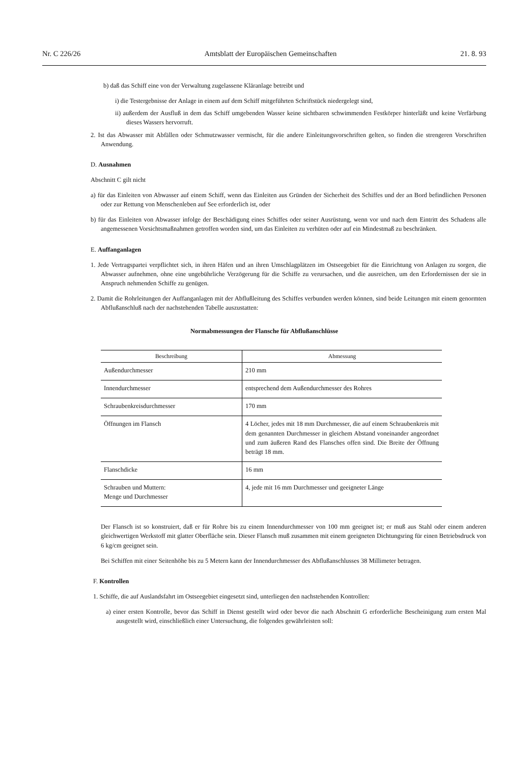Nr. C 226/26 Amtsblatt der Europäischen Gemeinschaften 21. 8. 93
b) daß das Schiff eine von der Verwaltung zugelassene Kläranlage betreibt und
i) die Testergebnisse der Anlage in einem auf dem Schiff mitgeführten Schriftstück niedergelegt sind,
ii) außerdem der Ausfluß in dem das Schiff umgebenden Wasser keine sichtbaren schwimmenden Festkörper hinterläßt und keine Verfärbung dieses Wassers hervorruft.
2. Ist das Abwasser mit Abfällen oder Schmutzwasser vermischt, für die andere Einleitungsvorschriften gelten, so finden die strengeren Vorschriften Anwendung.
D. Ausnahmen
Abschnitt C gilt nicht
a) für das Einleiten von Abwasser auf einem Schiff, wenn das Einleiten aus Gründen der Sicherheit des Schiffes und der an Bord befindlichen Personen oder zur Rettung von Menschenleben auf See erforderlich ist, oder
b) für das Einleiten von Abwasser infolge der Beschädigung eines Schiffes oder seiner Ausrüstung, wenn vor und nach dem Eintritt des Schadens alle angemessenen Vorsichtsmaßnahmen getroffen worden sind, um das Einleiten zu verhüten oder auf ein Mindestmaß zu beschränken.
E. Auffanganlagen
1. Jede Vertragspartei verpflichtet sich, in ihren Häfen und an ihren Umschlagplätzen im Ostseegebiet für die Einrichtung von Anlagen zu sorgen, die Abwasser aufnehmen, ohne eine ungebührliche Verzögerung für die Schiffe zu verursachen, und die ausreichen, um den Erfordernissen der sie in Anspruch nehmenden Schiffe zu genügen.
2. Damit die Rohrleitungen der Auffanganlagen mit der Abflußleitung des Schiffes verbunden werden können, sind beide Leitungen mit einem genormten Abflußanschluß nach der nachstehenden Tabelle auszustatten:
Normabmessungen der Flansche für Abflußanschlüsse
| Beschreibung | Abmessung |
| --- | --- |
| Außendurchmesser | 210 mm |
| Innendurchmesser | entsprechend dem Außendurchmesser des Rohres |
| Schraubenkreisdurchmesser | 170 mm |
| Öffnungen im Flansch | 4 Löcher, jedes mit 18 mm Durchmesser, die auf einem Schraubenkreis mit dem genannten Durchmesser in gleichem Abstand voneinander angeordnet und zum äußeren Rand des Flansches offen sind. Die Breite der Öffnung beträgt 18 mm. |
| Flanschdicke | 16 mm |
| Schrauben und Muttern: Menge und Durchmesser | 4, jede mit 16 mm Durchmesser und geeigneter Länge |
Der Flansch ist so konstruiert, daß er für Rohre bis zu einem Innendurchmesser von 100 mm geeignet ist; er muß aus Stahl oder einem anderen gleichwertigen Werkstoff mit glatter Oberfläche sein. Dieser Flansch muß zusammen mit einem geeigneten Dichtungsring für einen Betriebsdruck von 6 kg/cm geeignet sein.
Bei Schiffen mit einer Seitenhöhe bis zu 5 Metern kann der Innendurchmesser des Abflußanschlusses 38 Millimeter betragen.
F. Kontrollen
1. Schiffe, die auf Auslandsfahrt im Ostseegebiet eingesetzt sind, unterliegen den nachstehenden Kontrollen:
a) einer ersten Kontrolle, bevor das Schiff in Dienst gestellt wird oder bevor die nach Abschnitt G erforderliche Bescheinigung zum ersten Mal ausgestellt wird, einschließlich einer Untersuchung, die folgendes gewährleisten soll: